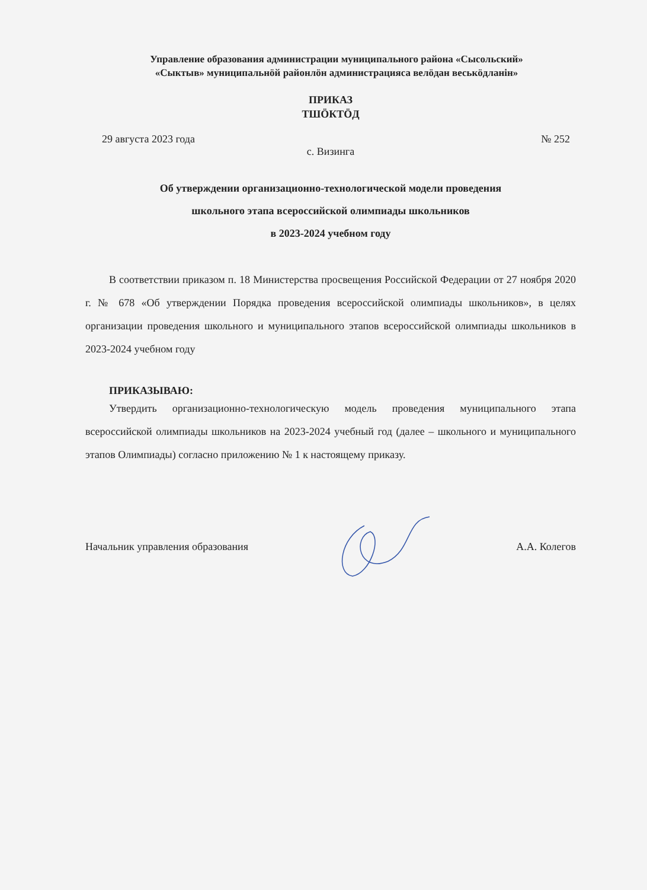Управление образования администрации муниципального района «Сысольский»
«Сыктыв» муниципальнӧй районлӧн администрацияса велӧдан веськӧдланiн»
ПРИКАЗ
ТШӦКТӦД
29 августа 2023 года № 252
с. Визинга
Об утверждении организационно-технологической модели проведения
школьного этапа всероссийской олимпиады школьников
в 2023-2024 учебном году
В соответствии приказом п. 18 Министерства просвещения Российской Федерации от 27 ноября 2020 г. № 678 «Об утверждении Порядка проведения всероссийской олимпиады школьников», в целях организации проведения школьного и муниципального этапов всероссийской олимпиады школьников в 2023-2024 учебном году
ПРИКАЗЫВАЮ:
Утвердить организационно-технологическую модель проведения муниципального этапа всероссийской олимпиады школьников на 2023-2024 учебный год (далее – школьного и муниципального этапов Олимпиады) согласно приложению № 1 к настоящему приказу.
Начальник управления образования А.А. Колегов